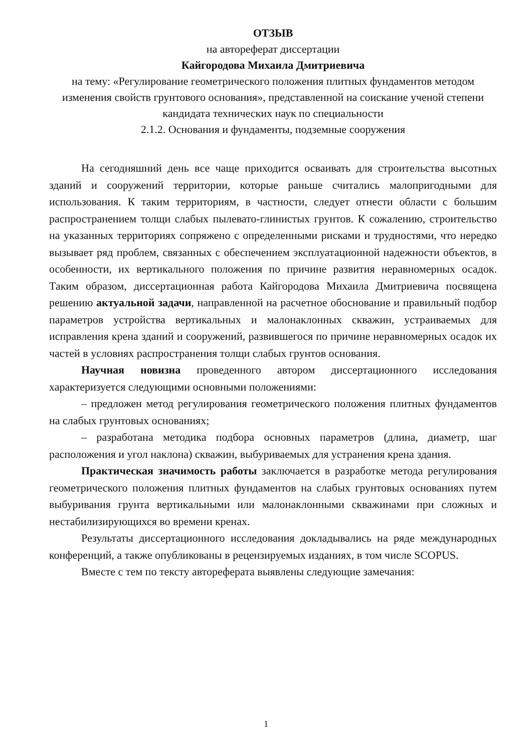ОТЗЫВ
на автореферат диссертации
Кайгородова Михаила Дмитриевича
на тему: «Регулирование геометрического положения плитных фундаментов методом изменения свойств грунтового основания», представленной на соискание ученой степени кандидата технических наук по специальности
2.1.2. Основания и фундаменты, подземные сооружения
На сегодняшний день все чаще приходится осваивать для строительства высотных зданий и сооружений территории, которые раньше считались малопригодными для использования. К таким территориям, в частности, следует отнести области с большим распространением толщи слабых пылевато-глинистых грунтов. К сожалению, строительство на указанных территориях сопряжено с определенными рисками и трудностями, что нередко вызывает ряд проблем, связанных с обеспечением эксплуатационной надежности объектов, в особенности, их вертикального положения по причине развития неравномерных осадок. Таким образом, диссертационная работа Кайгородова Михаила Дмитриевича посвящена решению актуальной задачи, направленной на расчетное обоснование и правильный подбор параметров устройства вертикальных и малонаклонных скважин, устраиваемых для исправления крена зданий и сооружений, развившегося по причине неравномерных осадок их частей в условиях распространения толщи слабых грунтов основания.
Научная новизна проведенного автором диссертационного исследования характеризуется следующими основными положениями:
– предложен метод регулирования геометрического положения плитных фундаментов на слабых грунтовых основаниях;
– разработана методика подбора основных параметров (длина, диаметр, шаг расположения и угол наклона) скважин, выбуриваемых для устранения крена здания.
Практическая значимость работы заключается в разработке метода регулирования геометрического положения плитных фундаментов на слабых грунтовых основаниях путем выбуривания грунта вертикальными или малонаклонными скважинами при сложных и нестабилизирующихся во времени кренах.
Результаты диссертационного исследования докладывались на ряде международных конференций, а также опубликованы в рецензируемых изданиях, в том числе SCOPUS.
Вместе с тем по тексту автореферата выявлены следующие замечания:
1